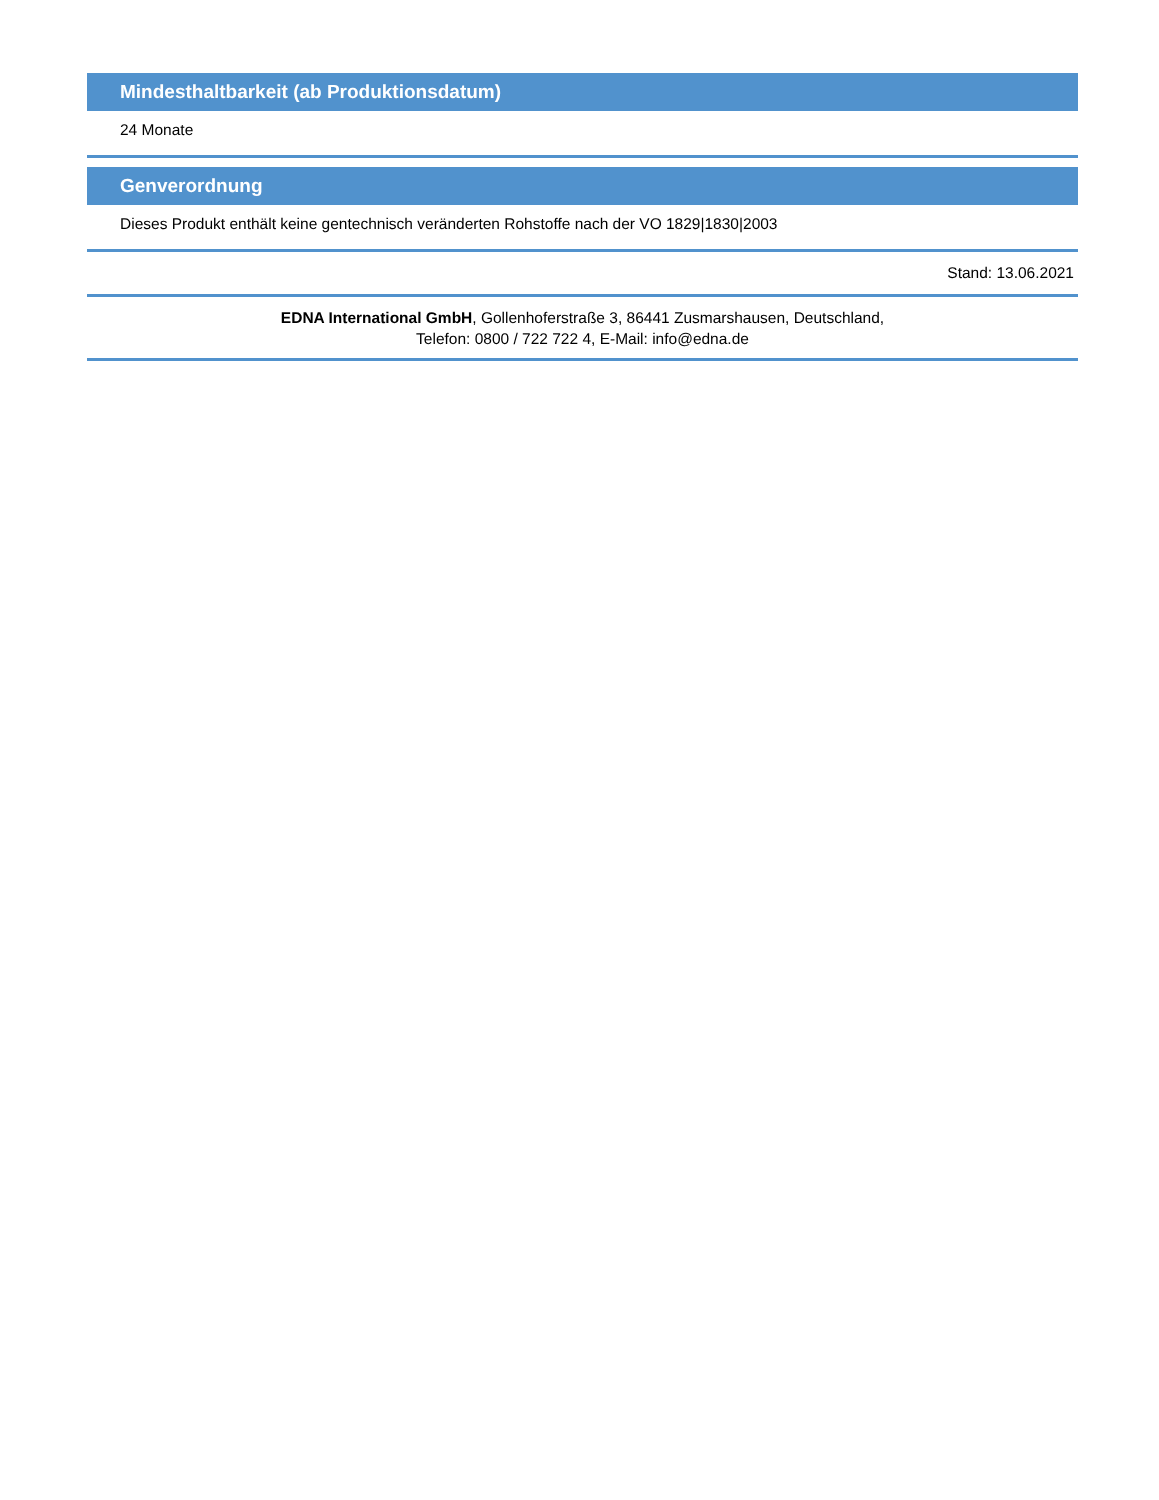Mindesthaltbarkeit (ab Produktionsdatum)
24 Monate
Genverordnung
Dieses Produkt enthält keine gentechnisch veränderten Rohstoffe nach der VO 1829|1830|2003
Stand: 13.06.2021
EDNA International GmbH, Gollenhoferstraße 3, 86441 Zusmarshausen, Deutschland,
Telefon: 0800 / 722 722 4, E-Mail: info@edna.de